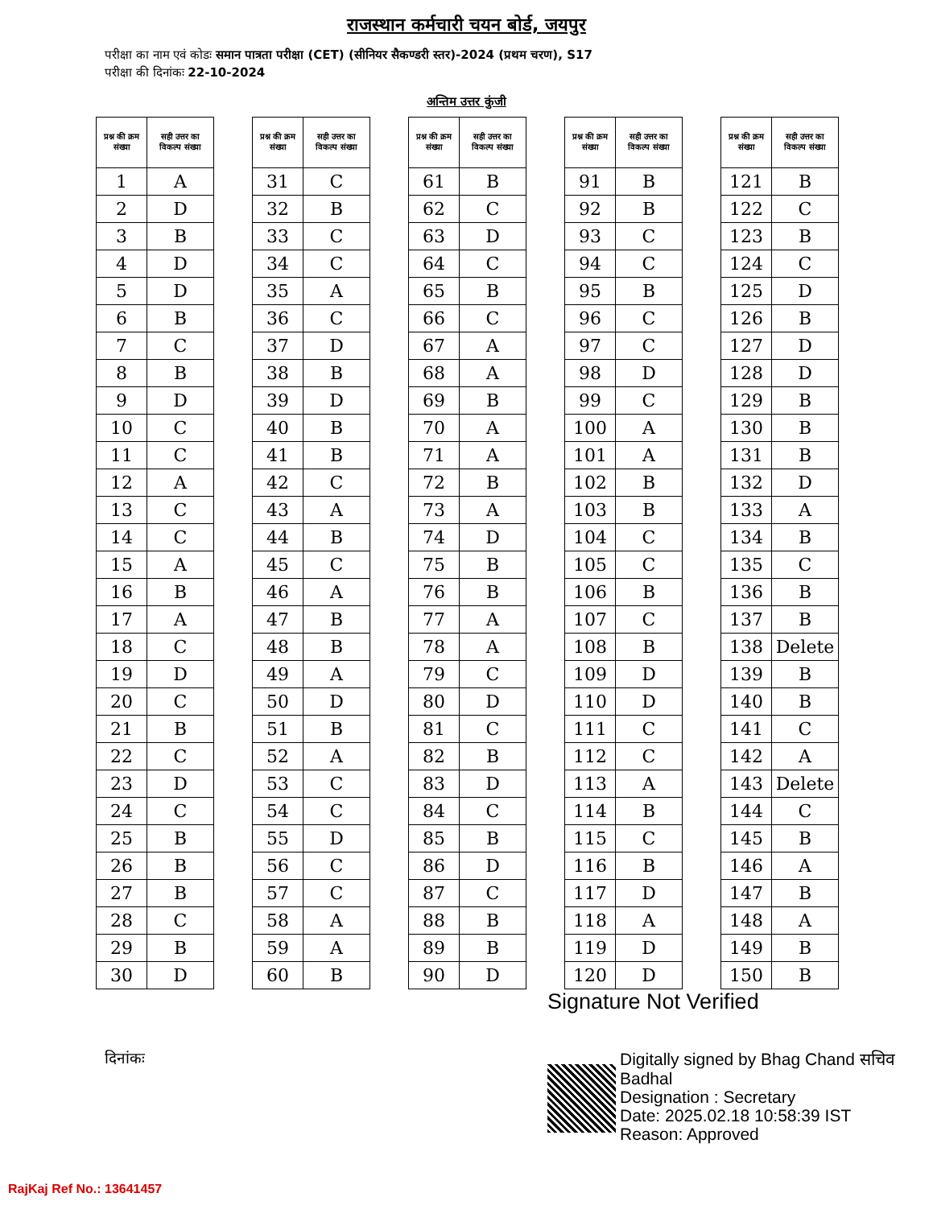राजस्थान कर्मचारी चयन बोर्ड, जयपुर
परीक्षा का नाम एवं कोडः समान पात्रता परीक्षा (CET) (सीनियर सैकण्डरी स्तर)-2024 (प्रथम चरण), S17
परीक्षा की दिनांकः 22-10-2024
अन्तिम उत्तर कुंजी
| प्रश्न की क्रम संख्या | सही उत्तर का विकल्प संख्या |
| --- | --- |
| 1 | A |
| 2 | D |
| 3 | B |
| 4 | D |
| 5 | D |
| 6 | B |
| 7 | C |
| 8 | B |
| 9 | D |
| 10 | C |
| 11 | C |
| 12 | A |
| 13 | C |
| 14 | C |
| 15 | A |
| 16 | B |
| 17 | A |
| 18 | C |
| 19 | D |
| 20 | C |
| 21 | B |
| 22 | C |
| 23 | D |
| 24 | C |
| 25 | B |
| 26 | B |
| 27 | B |
| 28 | C |
| 29 | B |
| 30 | D |
| प्रश्न की क्रम संख्या | सही उत्तर का विकल्प संख्या |
| --- | --- |
| 31 | C |
| 32 | B |
| 33 | C |
| 34 | C |
| 35 | A |
| 36 | C |
| 37 | D |
| 38 | B |
| 39 | D |
| 40 | B |
| 41 | B |
| 42 | C |
| 43 | A |
| 44 | B |
| 45 | C |
| 46 | A |
| 47 | B |
| 48 | B |
| 49 | A |
| 50 | D |
| 51 | B |
| 52 | A |
| 53 | C |
| 54 | C |
| 55 | D |
| 56 | C |
| 57 | C |
| 58 | A |
| 59 | A |
| 60 | B |
| प्रश्न की क्रम संख्या | सही उत्तर का विकल्प संख्या |
| --- | --- |
| 61 | B |
| 62 | C |
| 63 | D |
| 64 | C |
| 65 | B |
| 66 | C |
| 67 | A |
| 68 | A |
| 69 | B |
| 70 | A |
| 71 | A |
| 72 | B |
| 73 | A |
| 74 | D |
| 75 | B |
| 76 | B |
| 77 | A |
| 78 | A |
| 79 | C |
| 80 | D |
| 81 | C |
| 82 | B |
| 83 | D |
| 84 | C |
| 85 | B |
| 86 | D |
| 87 | C |
| 88 | B |
| 89 | B |
| 90 | D |
| प्रश्न की क्रम संख्या | सही उत्तर का विकल्प संख्या |
| --- | --- |
| 91 | B |
| 92 | B |
| 93 | C |
| 94 | C |
| 95 | B |
| 96 | C |
| 97 | C |
| 98 | D |
| 99 | C |
| 100 | A |
| 101 | A |
| 102 | B |
| 103 | B |
| 104 | C |
| 105 | C |
| 106 | B |
| 107 | C |
| 108 | B |
| 109 | D |
| 110 | D |
| 111 | C |
| 112 | C |
| 113 | A |
| 114 | B |
| 115 | C |
| 116 | B |
| 117 | D |
| 118 | A |
| 119 | D |
| 120 | D |
| प्रश्न की क्रम संख्या | सही उत्तर का विकल्प संख्या |
| --- | --- |
| 121 | B |
| 122 | C |
| 123 | B |
| 124 | C |
| 125 | D |
| 126 | B |
| 127 | D |
| 128 | D |
| 129 | B |
| 130 | B |
| 131 | B |
| 132 | D |
| 133 | A |
| 134 | B |
| 135 | C |
| 136 | B |
| 137 | B |
| 138 | Delete |
| 139 | B |
| 140 | B |
| 141 | C |
| 142 | A |
| 143 | Delete |
| 144 | C |
| 145 | B |
| 146 | A |
| 147 | B |
| 148 | A |
| 149 | B |
| 150 | B |
दिनांकः
Signature Not Verified
Digitally signed by Bhag Chand सचिव
Badhal
Designation : Secretary
Date: 2025.02.18 10:58:39 IST
Reason: Approved
RajKaj Ref No.: 13641457